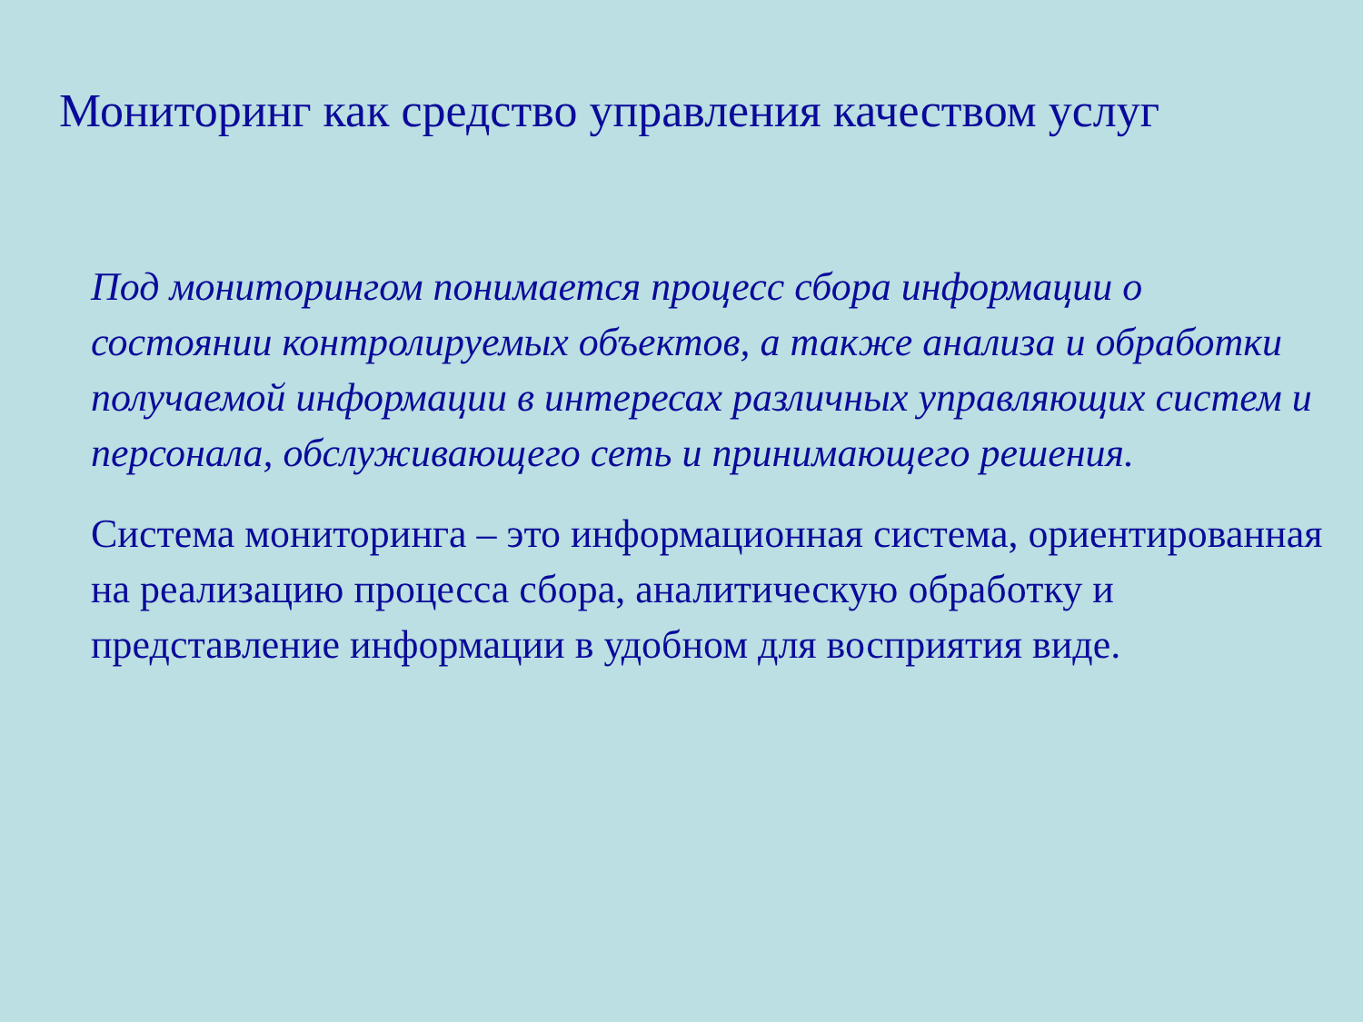Мониторинг как средство управления качеством услуг
Под мониторингом понимается процесс сбора информации о состоянии контролируемых объектов, а также анализа и обработки получаемой информации в интересах различных управляющих систем и персонала, обслуживающего сеть и принимающего решения.
Система мониторинга – это информационная система, ориентированная на реализацию процесса сбора, аналитическую обработку и представление информации в удобном для восприятия виде.